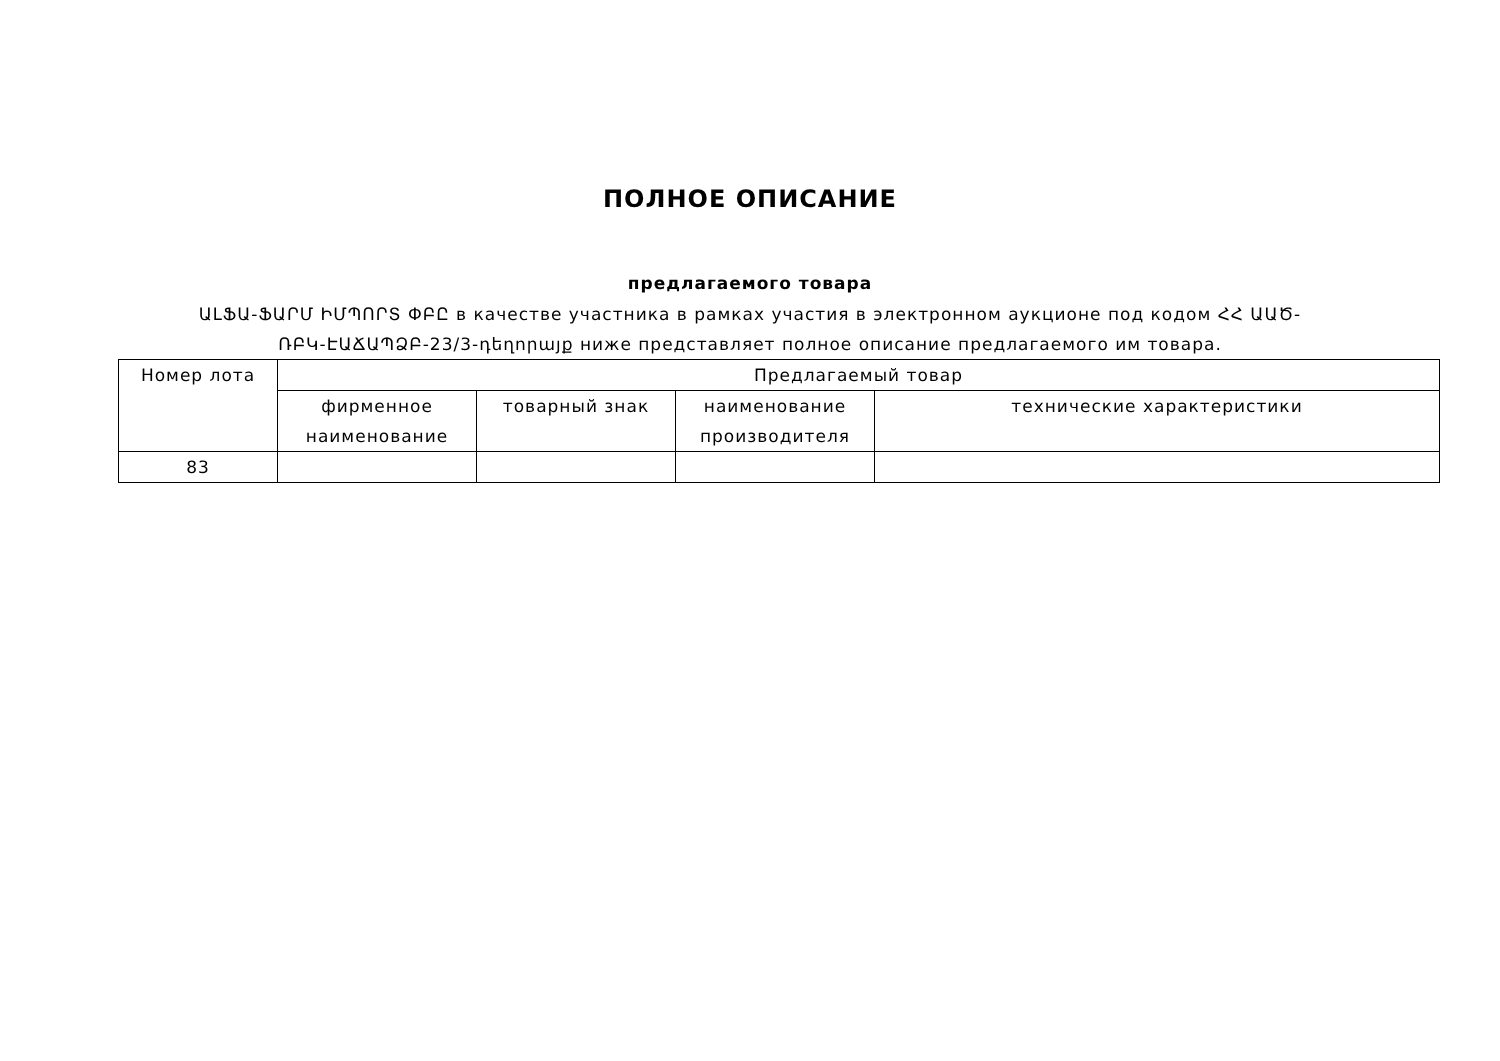ПОЛНОЕ ОПИСАНИЕ
предлагаемого товара
ԱԼՖԱ-ՖԱՐՄ ԻՄՊՈՐՏ ՓԲԸ в качестве участника в рамках участия в электронном аукционе под кодом ՀՀ ԱԱԾ-ՌԲԿ-ԷԱՃԱՊՁԲ-23/3-դեղորայք ниже представляет полное описание предлагаемого им товара.
| Номер лота | Предлагаемый товар | | | |
| --- | --- | --- | --- | --- |
| | фирменное наименование | товарный знак | наименование производителя | технические характеристики |
| 83 | | | | |